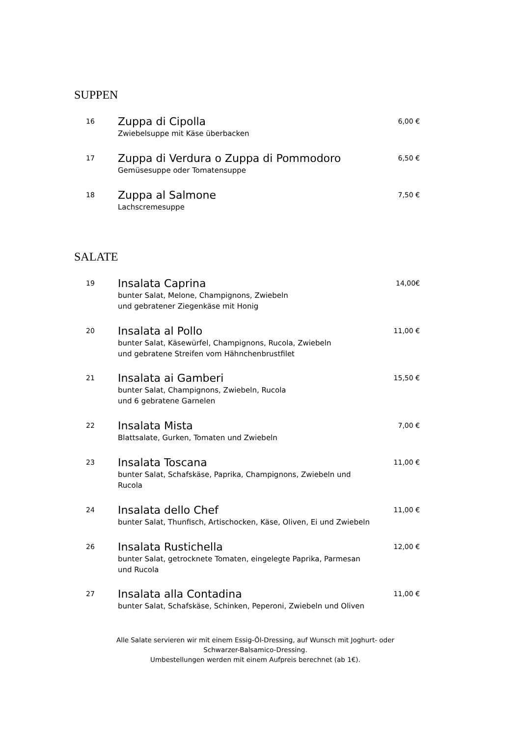SUPPEN
16
Zuppa di Cipolla
Zwiebelsuppe mit Käse überbacken
6,00 €
17
Zuppa di Verdura o Zuppa di Pommodoro
Gemüsesuppe oder Tomatensuppe
6,50 €
18
Zuppa al Salmone
Lachscremesuppe
7,50 €
SALATE
19
Insalata Caprina
bunter Salat, Melone, Champignons, Zwiebeln
und gebratener Ziegenkäse mit Honig
14,00€
20
Insalata al Pollo
bunter Salat, Käsewürfel, Champignons, Rucola, Zwiebeln
und gebratene Streifen vom Hähnchenbrustfilet
11,00 €
21
Insalata ai Gamberi
bunter Salat, Champignons, Zwiebeln, Rucola
und 6 gebratene Garnelen
15,50 €
22
Insalata Mista
Blattsalate, Gurken, Tomaten und Zwiebeln
7,00 €
23
Insalata Toscana
bunter Salat, Schafskäse, Paprika, Champignons, Zwiebeln und
Rucola
11,00 €
24
Insalata dello Chef
bunter Salat, Thunfisch, Artischocken, Käse, Oliven, Ei und Zwiebeln
11,00 €
26
Insalata Rustichella
bunter Salat, getrocknete Tomaten, eingelegte Paprika, Parmesan
und Rucola
12,00 €
27
Insalata alla Contadina
bunter Salat, Schafskäse, Schinken, Peperoni, Zwiebeln und Oliven
11,00 €
Alle Salate servieren wir mit einem Essig-Öl-Dressing, auf Wunsch mit Joghurt- oder
Schwarzer-Balsamico-Dressing.
Umbestellungen werden mit einem Aufpreis berechnet (ab 1€).